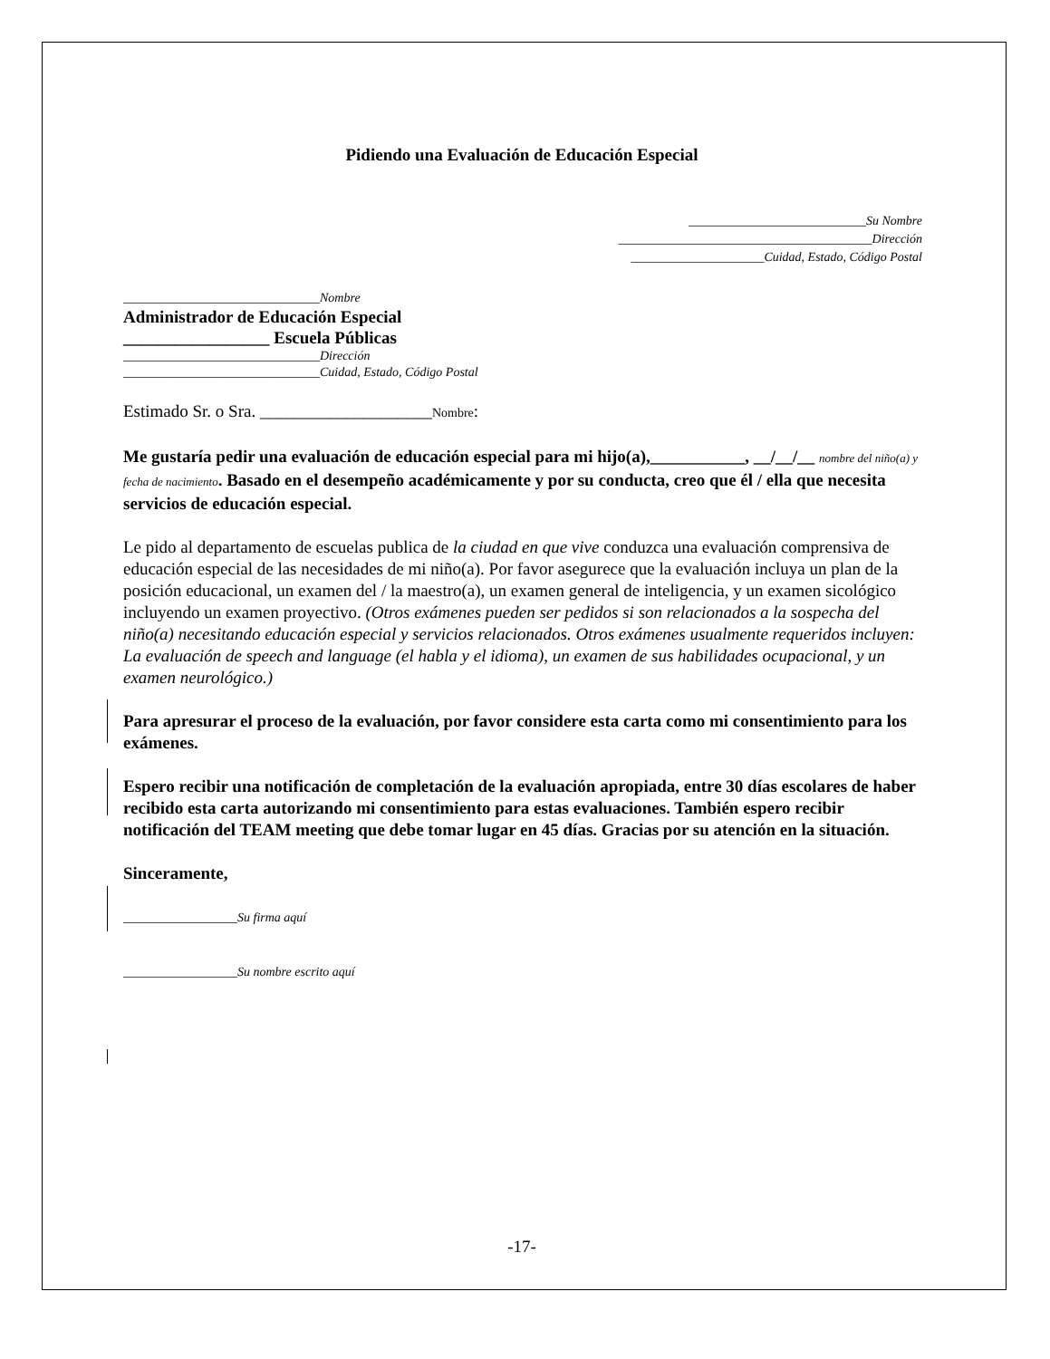Pidiendo una Evaluación de Educación Especial
____________________________Su Nombre
________________________________________Dirección
_____________________Cuidad, Estado, Código Postal
_______________________________Nombre
Administrador de Educación Especial
_________________ Escuela Públicas
_______________________________Dirección
_______________________________Cuidad, Estado, Código Postal
Estimado Sr. o Sra. ____________________Nombre:
Me gustaría pedir una evaluación de educación especial para mi hijo(a),___________, __/__/__ nombre del niño(a) y fecha de nacimiento. Basado en el desempeño académicamente y por su conducta, creo que él / ella que necesita servicios de educación especial.
Le pido al departamento de escuelas publica de la ciudad en que vive conduzca una evaluación comprensiva de educación especial de las necesidades de mi niño(a). Por favor asegurece que la evaluación incluya un plan de la posición educacional, un examen del / la maestro(a), un examen general de inteligencia, y un examen sicológico incluyendo un examen proyectivo. (Otros exámenes pueden ser pedidos si son relacionados a la sospecha del niño(a) necesitando educación especial y servicios relacionados. Otros exámenes usualmente requeridos incluyen: La evaluación de speech and language (el habla y el idioma), un examen de sus habilidades ocupacional, y un examen neurológico.)
Para apresurar el proceso de la evaluación, por favor considere esta carta como mi consentimiento para los exámenes.
Espero recibir una notificación de completación de la evaluación apropiada, entre 30 días escolares de haber recibido esta carta autorizando mi consentimiento para estas evaluaciones. También espero recibir notificación del TEAM meeting que debe tomar lugar en 45 días. Gracias por su atención en la situación.
Sinceramente,
__________________Su firma aquí
__________________Su nombre escrito aquí
-17-